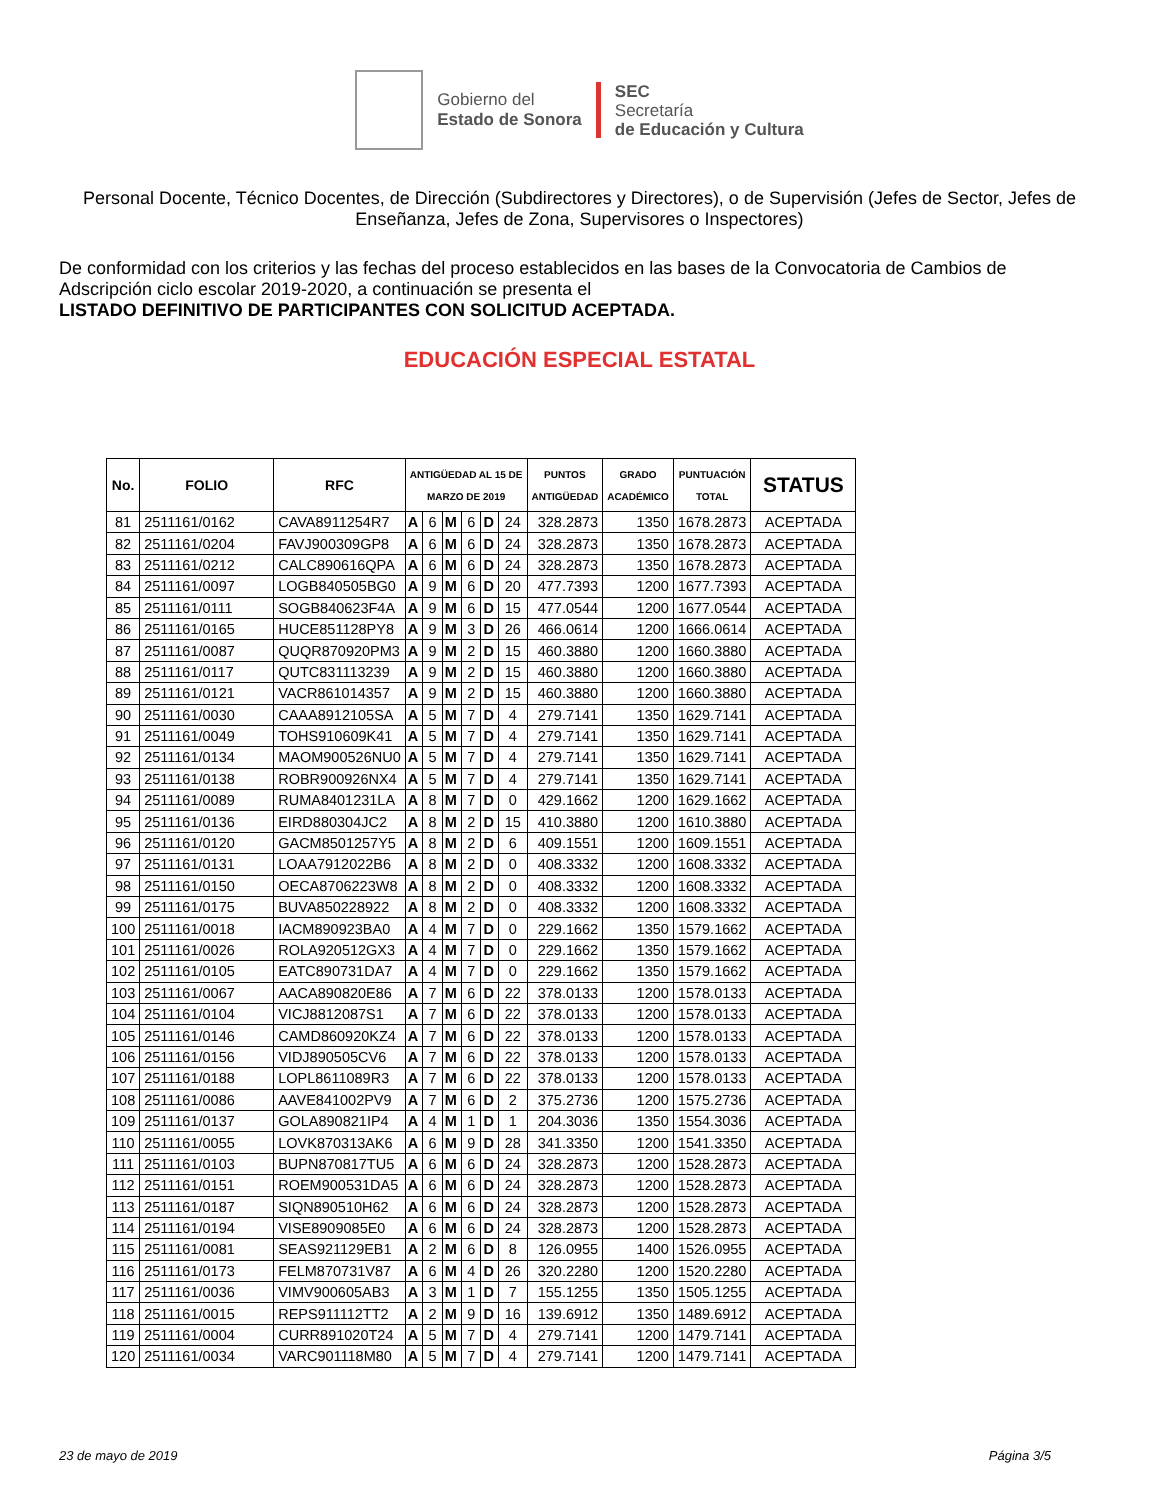Gobierno del
Estado de Sonora
SEC
Secretaría
de Educación y Cultura
Personal Docente, Técnico Docentes, de Dirección (Subdirectores y Directores), o de Supervisión (Jefes de Sector, Jefes de Enseñanza, Jefes de Zona, Supervisores o Inspectores)
De conformidad con los criterios y las fechas del proceso establecidos en las bases de la Convocatoria de Cambios de Adscripción ciclo escolar 2019-2020, a continuación se presenta el
LISTADO DEFINITIVO DE PARTICIPANTES CON SOLICITUD ACEPTADA.
EDUCACIÓN ESPECIAL ESTATAL
| No. | FOLIO | RFC | ANTIGÜEDAD AL 15 DE MARZO DE 2019 | | | | | | PUNTOS ANTIGÜEDAD | GRADO ACADÉMICO | PUNTUACIÓN TOTAL | STATUS |
| --- | --- | --- | --- | --- | --- | --- | --- | --- | --- | --- | --- | --- |
| 81 | 2511161/0162 | CAVA8911254R7 | A | 6 | M | 6 | D | 24 | 328.2873 | 1350 | 1678.2873 | ACEPTADA |
| 82 | 2511161/0204 | FAVJ900309GP8 | A | 6 | M | 6 | D | 24 | 328.2873 | 1350 | 1678.2873 | ACEPTADA |
| 83 | 2511161/0212 | CALC890616QPA | A | 6 | M | 6 | D | 24 | 328.2873 | 1350 | 1678.2873 | ACEPTADA |
| 84 | 2511161/0097 | LOGB840505BG0 | A | 9 | M | 6 | D | 20 | 477.7393 | 1200 | 1677.7393 | ACEPTADA |
| 85 | 2511161/0111 | SOGB840623F4A | A | 9 | M | 6 | D | 15 | 477.0544 | 1200 | 1677.0544 | ACEPTADA |
| 86 | 2511161/0165 | HUCE851128PY8 | A | 9 | M | 3 | D | 26 | 466.0614 | 1200 | 1666.0614 | ACEPTADA |
| 87 | 2511161/0087 | QUQR870920PM3 | A | 9 | M | 2 | D | 15 | 460.3880 | 1200 | 1660.3880 | ACEPTADA |
| 88 | 2511161/0117 | QUTC831113239 | A | 9 | M | 2 | D | 15 | 460.3880 | 1200 | 1660.3880 | ACEPTADA |
| 89 | 2511161/0121 | VACR861014357 | A | 9 | M | 2 | D | 15 | 460.3880 | 1200 | 1660.3880 | ACEPTADA |
| 90 | 2511161/0030 | CAAA8912105SA | A | 5 | M | 7 | D | 4 | 279.7141 | 1350 | 1629.7141 | ACEPTADA |
| 91 | 2511161/0049 | TOHS910609K41 | A | 5 | M | 7 | D | 4 | 279.7141 | 1350 | 1629.7141 | ACEPTADA |
| 92 | 2511161/0134 | MAOM900526NU0 | A | 5 | M | 7 | D | 4 | 279.7141 | 1350 | 1629.7141 | ACEPTADA |
| 93 | 2511161/0138 | ROBR900926NX4 | A | 5 | M | 7 | D | 4 | 279.7141 | 1350 | 1629.7141 | ACEPTADA |
| 94 | 2511161/0089 | RUMA8401231LA | A | 8 | M | 7 | D | 0 | 429.1662 | 1200 | 1629.1662 | ACEPTADA |
| 95 | 2511161/0136 | EIRD880304JC2 | A | 8 | M | 2 | D | 15 | 410.3880 | 1200 | 1610.3880 | ACEPTADA |
| 96 | 2511161/0120 | GACM8501257Y5 | A | 8 | M | 2 | D | 6 | 409.1551 | 1200 | 1609.1551 | ACEPTADA |
| 97 | 2511161/0131 | LOAA7912022B6 | A | 8 | M | 2 | D | 0 | 408.3332 | 1200 | 1608.3332 | ACEPTADA |
| 98 | 2511161/0150 | OECA8706223W8 | A | 8 | M | 2 | D | 0 | 408.3332 | 1200 | 1608.3332 | ACEPTADA |
| 99 | 2511161/0175 | BUVA850228922 | A | 8 | M | 2 | D | 0 | 408.3332 | 1200 | 1608.3332 | ACEPTADA |
| 100 | 2511161/0018 | IACM890923BA0 | A | 4 | M | 7 | D | 0 | 229.1662 | 1350 | 1579.1662 | ACEPTADA |
| 101 | 2511161/0026 | ROLA920512GX3 | A | 4 | M | 7 | D | 0 | 229.1662 | 1350 | 1579.1662 | ACEPTADA |
| 102 | 2511161/0105 | EATC890731DA7 | A | 4 | M | 7 | D | 0 | 229.1662 | 1350 | 1579.1662 | ACEPTADA |
| 103 | 2511161/0067 | AACA890820E86 | A | 7 | M | 6 | D | 22 | 378.0133 | 1200 | 1578.0133 | ACEPTADA |
| 104 | 2511161/0104 | VICJ8812087S1 | A | 7 | M | 6 | D | 22 | 378.0133 | 1200 | 1578.0133 | ACEPTADA |
| 105 | 2511161/0146 | CAMD860920KZ4 | A | 7 | M | 6 | D | 22 | 378.0133 | 1200 | 1578.0133 | ACEPTADA |
| 106 | 2511161/0156 | VIDJ890505CV6 | A | 7 | M | 6 | D | 22 | 378.0133 | 1200 | 1578.0133 | ACEPTADA |
| 107 | 2511161/0188 | LOPL8611089R3 | A | 7 | M | 6 | D | 22 | 378.0133 | 1200 | 1578.0133 | ACEPTADA |
| 108 | 2511161/0086 | AAVE841002PV9 | A | 7 | M | 6 | D | 2 | 375.2736 | 1200 | 1575.2736 | ACEPTADA |
| 109 | 2511161/0137 | GOLA890821IP4 | A | 4 | M | 1 | D | 1 | 204.3036 | 1350 | 1554.3036 | ACEPTADA |
| 110 | 2511161/0055 | LOVK870313AK6 | A | 6 | M | 9 | D | 28 | 341.3350 | 1200 | 1541.3350 | ACEPTADA |
| 111 | 2511161/0103 | BUPN870817TU5 | A | 6 | M | 6 | D | 24 | 328.2873 | 1200 | 1528.2873 | ACEPTADA |
| 112 | 2511161/0151 | ROEM900531DA5 | A | 6 | M | 6 | D | 24 | 328.2873 | 1200 | 1528.2873 | ACEPTADA |
| 113 | 2511161/0187 | SIQN890510H62 | A | 6 | M | 6 | D | 24 | 328.2873 | 1200 | 1528.2873 | ACEPTADA |
| 114 | 2511161/0194 | VISE8909085E0 | A | 6 | M | 6 | D | 24 | 328.2873 | 1200 | 1528.2873 | ACEPTADA |
| 115 | 2511161/0081 | SEAS921129EB1 | A | 2 | M | 6 | D | 8 | 126.0955 | 1400 | 1526.0955 | ACEPTADA |
| 116 | 2511161/0173 | FELM870731V87 | A | 6 | M | 4 | D | 26 | 320.2280 | 1200 | 1520.2280 | ACEPTADA |
| 117 | 2511161/0036 | VIMV900605AB3 | A | 3 | M | 1 | D | 7 | 155.1255 | 1350 | 1505.1255 | ACEPTADA |
| 118 | 2511161/0015 | REPS911112TT2 | A | 2 | M | 9 | D | 16 | 139.6912 | 1350 | 1489.6912 | ACEPTADA |
| 119 | 2511161/0004 | CURR891020T24 | A | 5 | M | 7 | D | 4 | 279.7141 | 1200 | 1479.7141 | ACEPTADA |
| 120 | 2511161/0034 | VARC901118M80 | A | 5 | M | 7 | D | 4 | 279.7141 | 1200 | 1479.7141 | ACEPTADA |
23 de mayo de 2019 Página 3/5